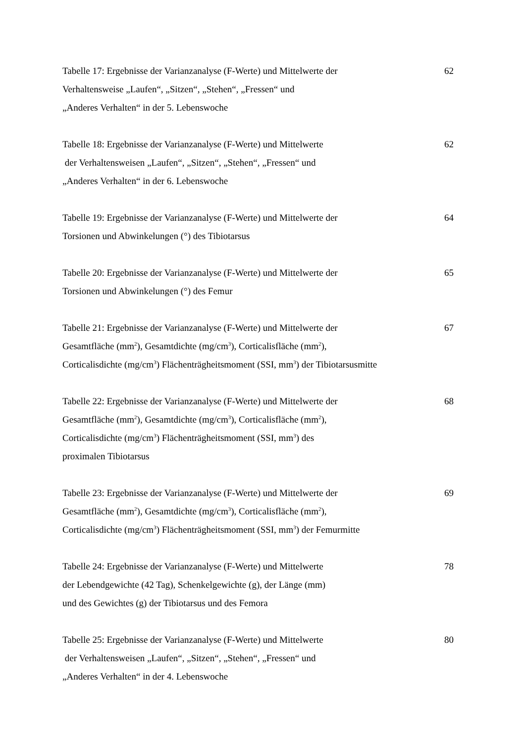Tabelle 17: Ergebnisse der Varianzanalyse (F-Werte) und Mittelwerte der
Verhaltensweise „Laufen“, „Sitzen“, „Stehen“, „Fressen“ und
„Anderes Verhalten“ in der 5. Lebenswoche
62
Tabelle 18: Ergebnisse der Varianzanalyse (F-Werte) und Mittelwerte
der Verhaltensweisen „Laufen“, „Sitzen“, „Stehen“, „Fressen“ und
„Anderes Verhalten“ in der 6. Lebenswoche
62
Tabelle 19: Ergebnisse der Varianzanalyse (F-Werte) und Mittelwerte der
Torsionen und Abwinkelungen (°) des Tibiotarsus
64
Tabelle 20: Ergebnisse der Varianzanalyse (F-Werte) und Mittelwerte der
Torsionen und Abwinkelungen (°) des Femur
65
Tabelle 21: Ergebnisse der Varianzanalyse (F-Werte) und Mittelwerte der
Gesamtfläche (mm<sup>2</sup>), Gesamtdichte (mg/cm<sup>3</sup>), Corticalisfläche (mm<sup>2</sup>),
Corticalisdichte (mg/cm<sup>3</sup>) Flächenträgheitsmoment (SSI, mm<sup>3</sup>) der Tibiotarsusmitte
67
Tabelle 22: Ergebnisse der Varianzanalyse (F-Werte) und Mittelwerte der
Gesamtfläche (mm<sup>2</sup>), Gesamtdichte (mg/cm<sup>3</sup>), Corticalisfläche (mm<sup>2</sup>),
Corticalisdichte (mg/cm<sup>3</sup>) Flächenträgheitsmoment (SSI, mm<sup>3</sup>) des
proximalen Tibiotarsus
68
Tabelle 23: Ergebnisse der Varianzanalyse (F-Werte) und Mittelwerte der
Gesamtfläche (mm<sup>2</sup>), Gesamtdichte (mg/cm<sup>3</sup>), Corticalisfläche (mm<sup>2</sup>),
Corticalisdichte (mg/cm<sup>3</sup>) Flächenträgheitsmoment (SSI, mm<sup>3</sup>) der Femurmitte
69
Tabelle 24: Ergebnisse der Varianzanalyse (F-Werte) und Mittelwerte
der Lebendgewichte (42 Tag), Schenkelgewichte (g), der Länge (mm)
und des Gewichtes (g) der Tibiotarsus und des Femora
78
Tabelle 25: Ergebnisse der Varianzanalyse (F-Werte) und Mittelwerte
der Verhaltensweisen „Laufen“, „Sitzen“, „Stehen“, „Fressen“ und
„Anderes Verhalten“ in der 4. Lebenswoche
80